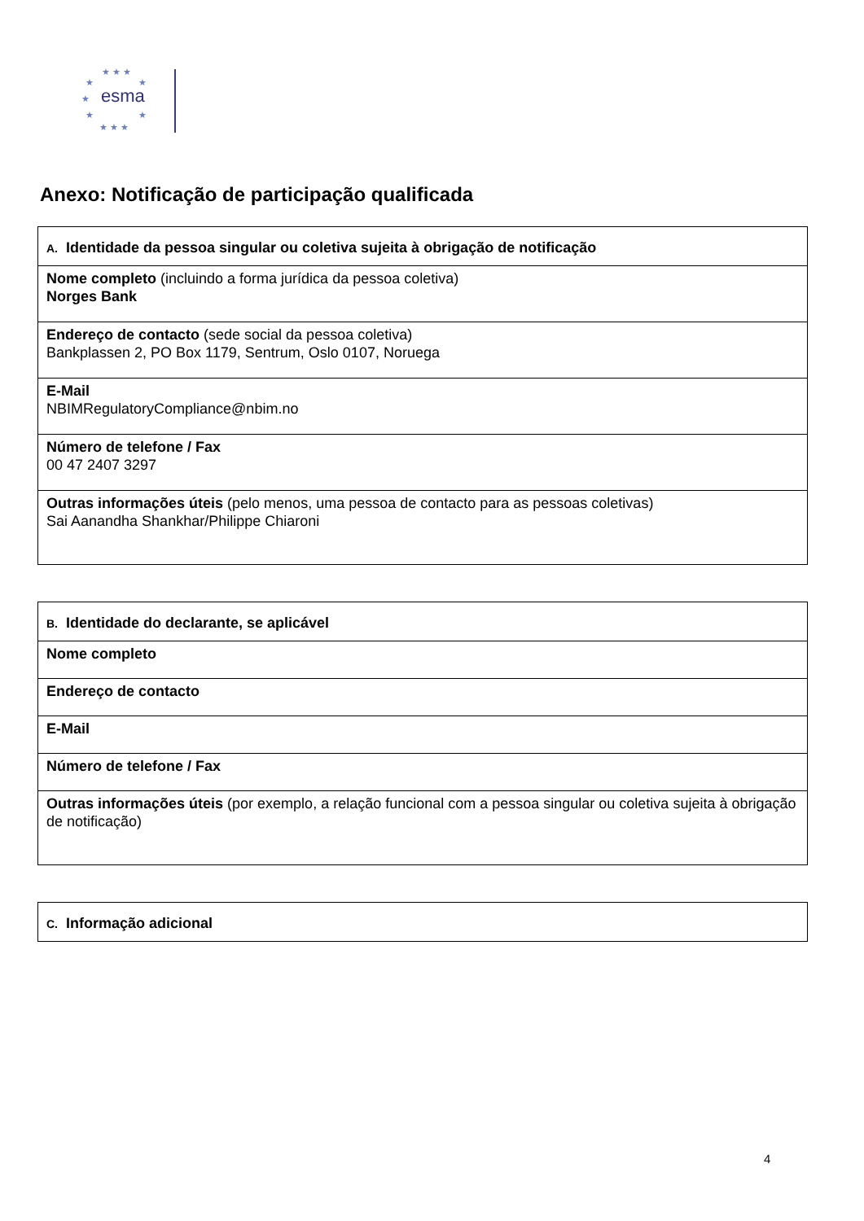★ ★ ★
★
★
★
★
★
★ ★ ★
esma
Anexo: Notificação de participação qualificada
| A. Identidade da pessoa singular ou coletiva sujeita à obrigação de notificação |
| Nome completo (incluindo a forma jurídica da pessoa coletiva) Norges Bank |
| Endereço de contacto (sede social da pessoa coletiva) Bankplassen 2, PO Box 1179, Sentrum, Oslo 0107, Noruega |
| E-Mail NBIMRegulatoryCompliance@nbim.no |
| Número de telefone / Fax 00 47 2407 3297 |
| Outras informações úteis (pelo menos, uma pessoa de contacto para as pessoas coletivas) Sai Aanandha Shankhar/Philippe Chiaroni |
| B. Identidade do declarante, se aplicável |
| Nome completo |
| Endereço de contacto |
| E-Mail |
| Número de telefone / Fax |
| Outras informações úteis (por exemplo, a relação funcional com a pessoa singular ou coletiva sujeita à obrigação de notificação) |
| C. Informação adicional |
4